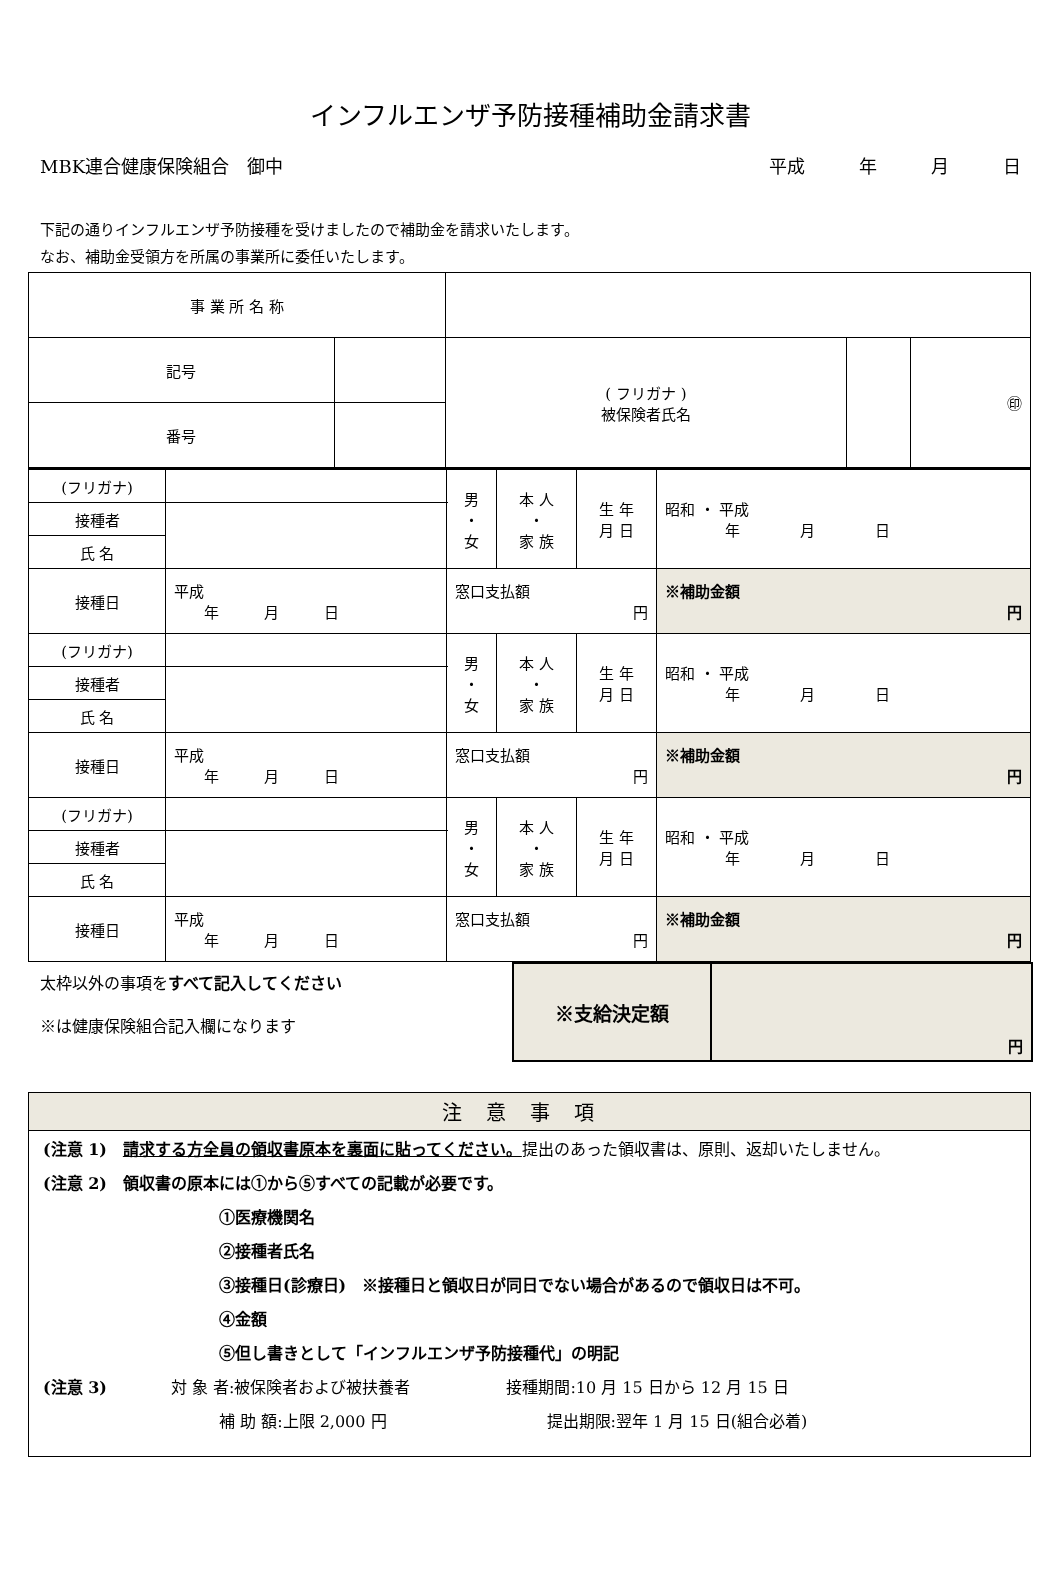インフルエンザ予防接種補助金請求書
MBK連合健康保険組合　御中 平成　　　年　　　月　　　日
下記の通りインフルエンザ予防接種を受けましたので補助金を請求いたします。
なお、補助金受領方を所属の事業所に委任いたします。
| 事 業 所 名 称 | | | | |
| 記号 | | ( フリガナ ) 被保険者氏名 | | ㊞ |
| 番号 | | | | |
| (フリガナ) | | | 男 ・ 女 | 本 人 ・ 家 族 | 生 年 月 日 | 昭和 ・ 平成 年 月 日 |
| 接種者 | | | | | | |
| 氏 名 | | | | | | |
| 接種日 | 平成 年 月 日 | 窓口支払額 円 | | | | ※補助金額 円 |
| (フリガナ) | | | 男 ・ 女 | 本 人 ・ 家 族 | 生 年 月 日 | 昭和 ・ 平成 年 月 日 |
| 接種者 | | | | | | |
| 氏 名 | | | | | | |
| 接種日 | 平成 年 月 日 | 窓口支払額 円 | | | | ※補助金額 円 |
| (フリガナ) | | | 男 ・ 女 | 本 人 ・ 家 族 | 生 年 月 日 | 昭和 ・ 平成 年 月 日 |
| 接種者 | | | | | | |
| 氏 名 | | | | | | |
| 接種日 | 平成 年 月 日 | 窓口支払額 円 | | | | ※補助金額 円 |
太枠以外の事項をすべて記入してください
※は健康保険組合記入欄になります
| ※支給決定額 | 円 |
注意事項
(注意 1)　請求する方全員の領収書原本を裏面に貼ってください。提出のあった領収書は、原則、返却いたしません。
(注意 2)　領収書の原本には①から⑤すべての記載が必要です。
①医療機関名
②接種者氏名
③接種日(診療日)　※接種日と領収日が同日でない場合があるので領収日は不可。
④金額
⑤但し書きとして「インフルエンザ予防接種代」の明記
(注意 3)　　　　対 象 者:被保険者および被扶養者　　　　　　接種期間:10 月 15 日から 12 月 15 日
補 助 額:上限 2,000 円　　　　　　　　　　提出期限:翌年 1 月 15 日(組合必着)